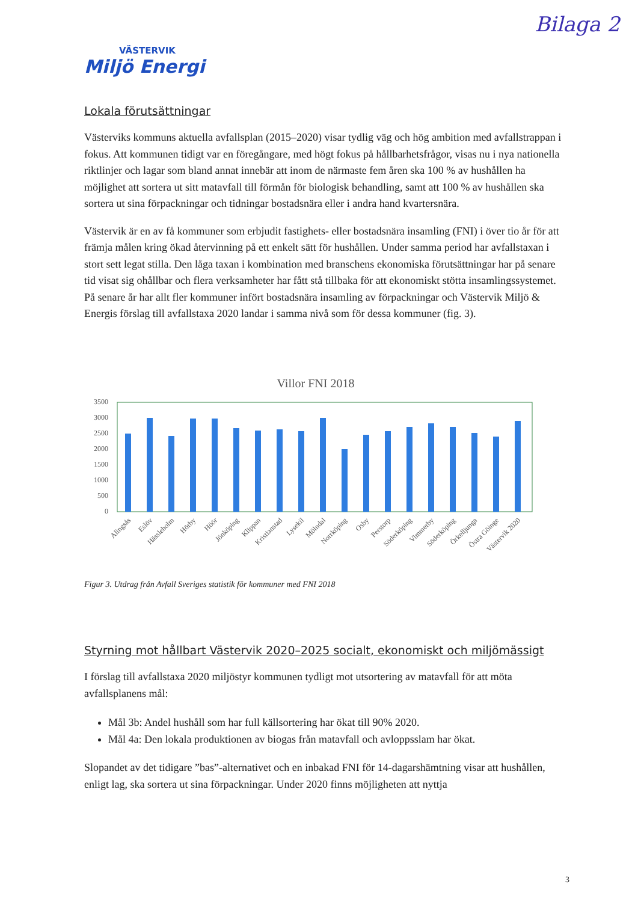Bilaga 2
VÄSTERVIK
Miljö Energi
Lokala förutsättningar
Västerviks kommuns aktuella avfallsplan (2015–2020) visar tydlig väg och hög ambition med avfallstrappan i fokus. Att kommunen tidigt var en föregångare, med högt fokus på hållbarhetsfrågor, visas nu i nya nationella riktlinjer och lagar som bland annat innebär att inom de närmaste fem åren ska 100 % av hushållen ha möjlighet att sortera ut sitt matavfall till förmån för biologisk behandling, samt att 100 % av hushållen ska sortera ut sina förpackningar och tidningar bostadsnära eller i andra hand kvartersnära.
Västervik är en av få kommuner som erbjudit fastighets- eller bostadsnära insamling (FNI) i över tio år för att främja målen kring ökad återvinning på ett enkelt sätt för hushållen. Under samma period har avfallstaxan i stort sett legat stilla. Den låga taxan i kombination med branschens ekonomiska förutsättningar har på senare tid visat sig ohållbar och flera verksamheter har fått stå tillbaka för att ekonomiskt stötta insamlingssystemet. På senare år har allt fler kommuner infört bostadsnära insamling av förpackningar och Västervik Miljö & Energis förslag till avfallstaxa 2020 landar i samma nivå som för dessa kommuner (fig. 3).
Villor FNI 2018
3500
3000
2500
2000
1500
1000
500
0
Alingsås
Eslöv
Hässleholm
Hörby
Höör
Jönköping
Klippan
Kristianstad
Lysekil
Mölndal
Norrköping
Osby
Perstorp
Söderköping
Vimmerby
Söderköping
Örkelljunga
Östra Göinge
Västervik 2020
Figur 3. Utdrag från Avfall Sveriges statistik för kommuner med FNI 2018
Styrning mot hållbart Västervik 2020–2025 socialt, ekonomiskt och miljömässigt
I förslag till avfallstaxa 2020 miljöstyr kommunen tydligt mot utsortering av matavfall för att möta avfallsplanens mål:
Mål 3b: Andel hushåll som har full källsortering har ökat till 90% 2020.
Mål 4a: Den lokala produktionen av biogas från matavfall och avloppsslam har ökat.
Slopandet av det tidigare ”bas”-alternativet och en inbakad FNI för 14-dagarshämtning visar att hushållen, enligt lag, ska sortera ut sina förpackningar. Under 2020 finns möjligheten att nyttja
3